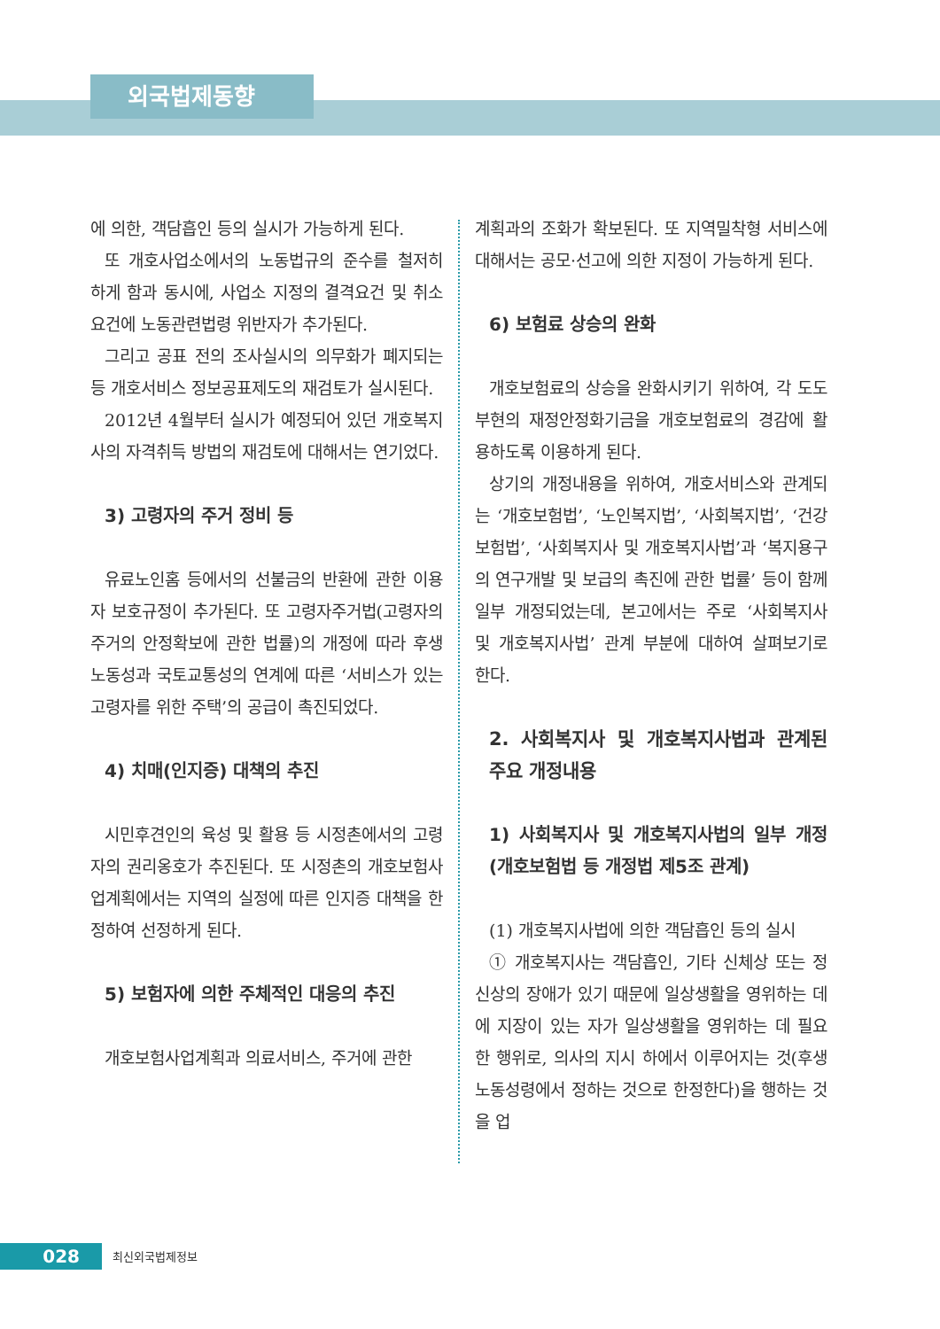외국법제동향
에 의한, 객담흡인 등의 실시가 가능하게 된다.
또 개호사업소에서의 노동법규의 준수를 철저히 하게 함과 동시에, 사업소 지정의 결격요건 및 취소요건에 노동관련법령 위반자가 추가된다.
그리고 공표 전의 조사실시의 의무화가 폐지되는 등 개호서비스 정보공표제도의 재검토가 실시된다.
2012년 4월부터 실시가 예정되어 있던 개호복지사의 자격취득 방법의 재검토에 대해서는 연기었다.
3) 고령자의 주거 정비 등
유료노인홈 등에서의 선불금의 반환에 관한 이용자 보호규정이 추가된다. 또 고령자주거법(고령자의 주거의 안정확보에 관한 법률)의 개정에 따라 후생노동성과 국토교통성의 연계에 따른 ‘서비스가 있는 고령자를 위한 주택’의 공급이 촉진되었다.
4) 치매(인지증) 대책의 추진
시민후견인의 육성 및 활용 등 시정촌에서의 고령자의 권리옹호가 추진된다. 또 시정촌의 개호보험사업계획에서는 지역의 실정에 따른 인지증 대책을 한정하여 선정하게 된다.
5) 보험자에 의한 주체적인 대응의 추진
개호보험사업계획과 의료서비스, 주거에 관한
계획과의 조화가 확보된다. 또 지역밀착형 서비스에 대해서는 공모·선고에 의한 지정이 가능하게 된다.
6) 보험료 상승의 완화
개호보험료의 상승을 완화시키기 위하여, 각 도도부현의 재정안정화기금을 개호보험료의 경감에 활용하도록 이용하게 된다.
상기의 개정내용을 위하여, 개호서비스와 관계되는 ‘개호보험법’, ‘노인복지법’, ‘사회복지법’, ‘건강보험법’, ‘사회복지사 및 개호복지사법’과 ‘복지용구의 연구개발 및 보급의 촉진에 관한 법률’ 등이 함께 일부 개정되었는데, 본고에서는 주로 ‘사회복지사 및 개호복지사법’ 관계 부분에 대하여 살펴보기로 한다.
2. 사회복지사 및 개호복지사법과 관계된 주요 개정내용
1) 사회복지사 및 개호복지사법의 일부 개정 (개호보험법 등 개정법 제5조 관계)
(1) 개호복지사법에 의한 객담흡인 등의 실시
① 개호복지사는 객담흡인, 기타 신체상 또는 정신상의 장애가 있기 때문에 일상생활을 영위하는 데에 지장이 있는 자가 일상생활을 영위하는 데 필요한 행위로, 의사의 지시 하에서 이루어지는 것(후생노동성령에서 정하는 것으로 한정한다)을 행하는 것을 업
028 최신외국법제정보